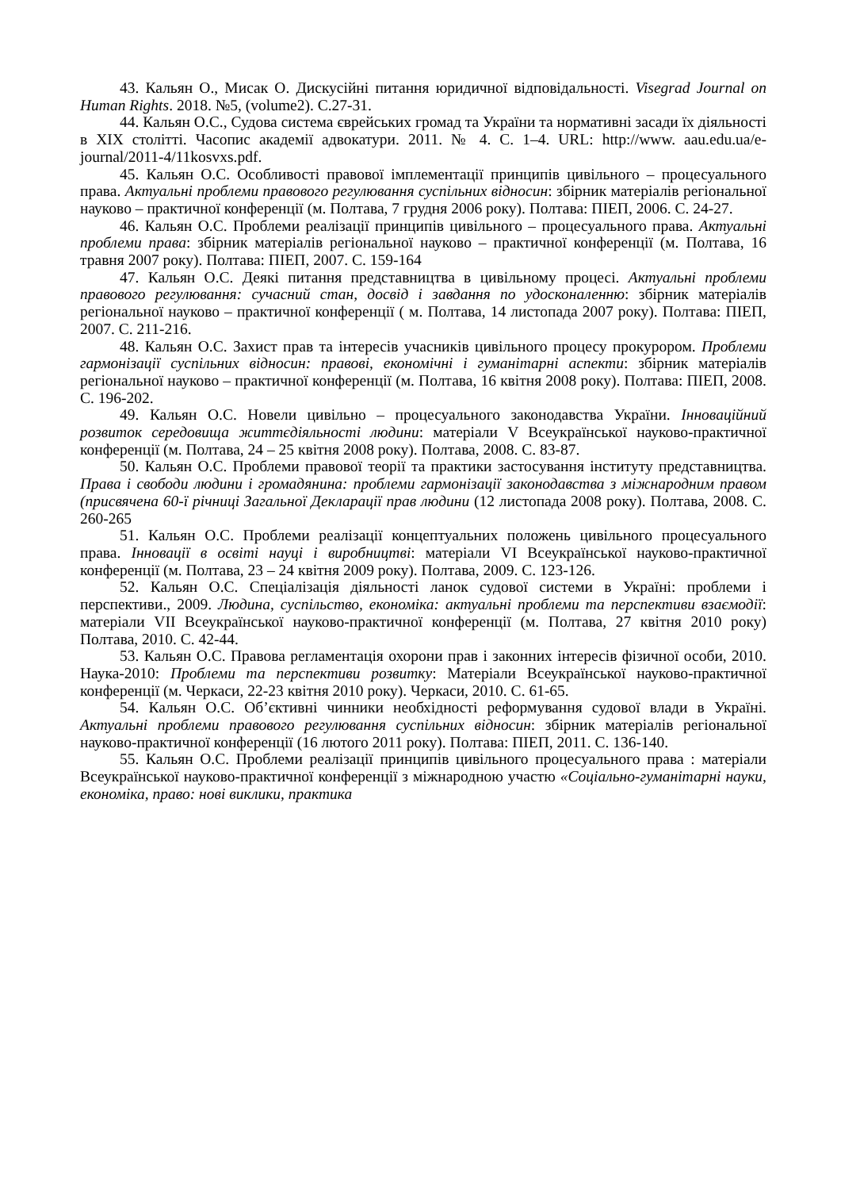43. Кальян О., Мисак О. Дискусійні питання юридичної відповідальності. Visegrad Journal on Human Rights. 2018. №5, (volume2). С.27-31.
44. Кальян О.С., Судова система єврейських громад та України та нормативні засади їх діяльності в XIX столітті. Часопис академії адвокатури. 2011. № 4. С. 1–4. URL: http://www. aau.edu.ua/e-journal/2011-4/11kosvxs.pdf.
45. Кальян О.С. Особливості правової імплементації принципів цивільного – процесуального права. Актуальні проблеми правового регулювання суспільних відносин: збірник матеріалів регіональної науково – практичної конференції (м. Полтава, 7 грудня 2006 року). Полтава: ПІЕП, 2006. С. 24-27.
46. Кальян О.С. Проблеми реалізації принципів цивільного – процесуального права. Актуальні проблеми права: збірник матеріалів регіональної науково – практичної конференції (м. Полтава, 16 травня 2007 року). Полтава: ПІЕП, 2007. С. 159-164
47. Кальян О.С. Деякі питання представництва в цивільному процесі. Актуальні проблеми правового регулювання: сучасний стан, досвід і завдання по удосконаленню: збірник матеріалів регіональної науково – практичної конференції ( м. Полтава, 14 листопада 2007 року). Полтава: ПІЕП, 2007. С. 211-216.
48. Кальян О.С. Захист прав та інтересів учасників цивільного процесу прокурором. Проблеми гармонізації суспільних відносин: правові, економічні і гуманітарні аспекти: збірник матеріалів регіональної науково – практичної конференції (м. Полтава, 16 квітня 2008 року). Полтава: ПІЕП, 2008. С. 196-202.
49. Кальян О.С. Новели цивільно – процесуального законодавства України. Інноваційний розвиток середовища життєдіяльності людини: матеріали V Всеукраїнської науково-практичної конференції (м. Полтава, 24 – 25 квітня 2008 року). Полтава, 2008. С. 83-87.
50. Кальян О.С. Проблеми правової теорії та практики застосування інституту представництва. Права і свободи людини і громадянина: проблеми гармонізації законодавства з міжнародним правом (присвячена 60-ї річниці Загальної Декларації прав людини (12 листопада 2008 року). Полтава, 2008. С. 260-265
51. Кальян О.С. Проблеми реалізації концептуальних положень цивільного процесуального права. Інновації в освіті науці і виробництві: матеріали VI Всеукраїнської науково-практичної конференції (м. Полтава, 23 – 24 квітня 2009 року). Полтава, 2009. С. 123-126.
52. Кальян О.С. Спеціалізація діяльності ланок судової системи в Україні: проблеми і перспективи., 2009. Людина, суспільство, економіка: актуальні проблеми та перспективи взаємодії: матеріали VII Всеукраїнської науково-практичної конференції (м. Полтава, 27 квітня 2010 року) Полтава, 2010. С. 42-44.
53. Кальян О.С. Правова регламентація охорони прав і законних інтересів фізичної особи, 2010. Наука-2010: Проблеми та перспективи розвитку: Матеріали Всеукраїнської науково-практичної конференції (м. Черкаси, 22-23 квітня 2010 року). Черкаси, 2010. С. 61-65.
54. Кальян О.С. Об’єктивні чинники необхідності реформування судової влади в Україні. Актуальні проблеми правового регулювання суспільних відносин: збірник матеріалів регіональної науково-практичної конференції (16 лютого 2011 року). Полтава: ПІЕП, 2011. С. 136-140.
55. Кальян О.С. Проблеми реалізації принципів цивільного процесуального права : матеріали Всеукраїнської науково-практичної конференції з міжнародною участю «Соціально-гуманітарні науки, економіка, право: нові виклики, практика